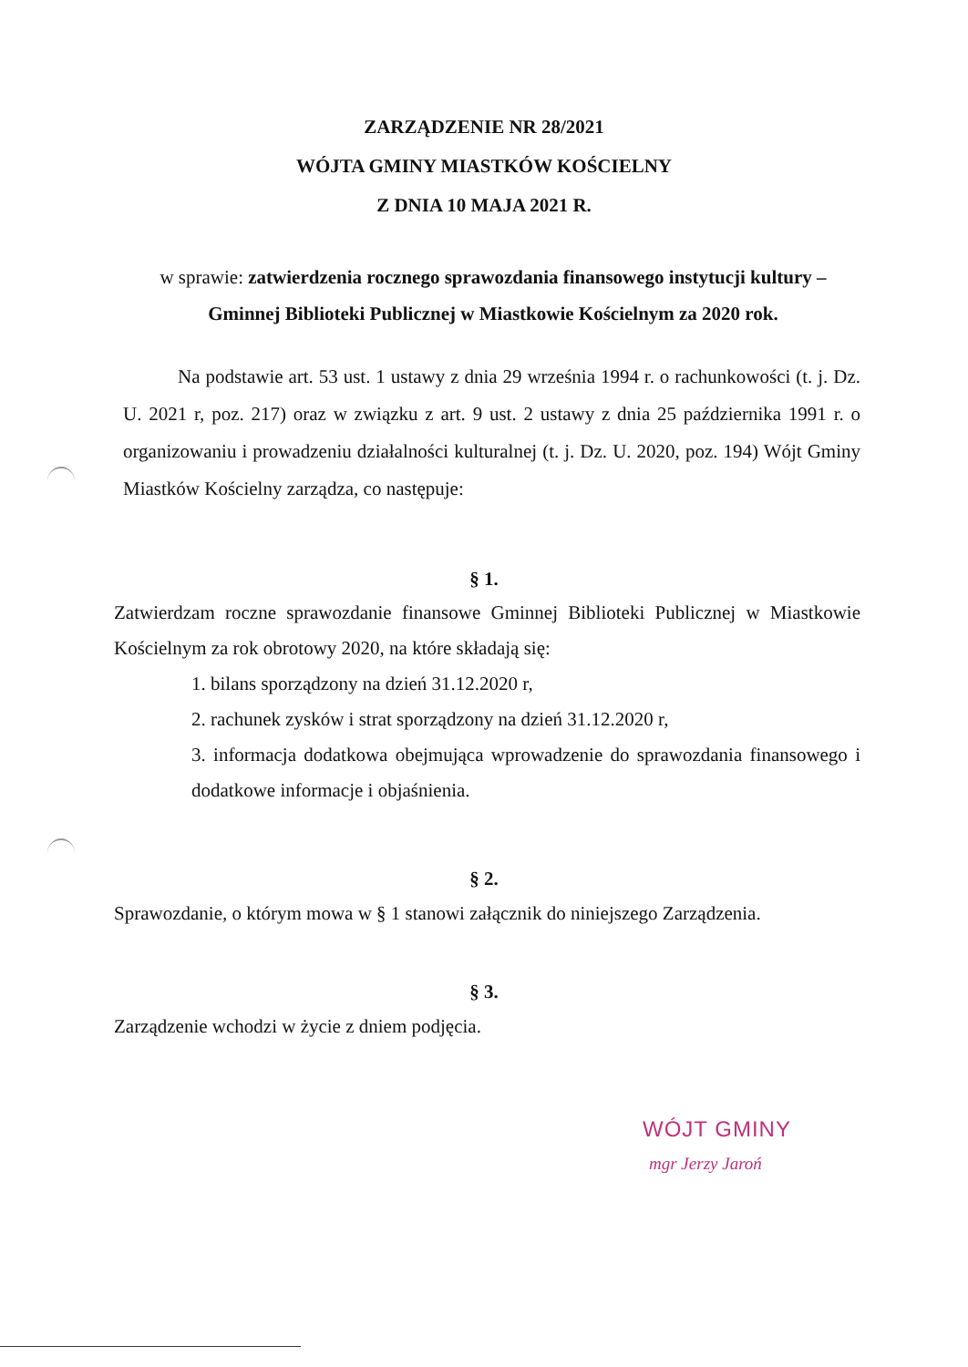ZARZĄDZENIE NR 28/2021
WÓJTA GMINY MIASTKÓW KOŚCIELNY
Z DNIA 10 MAJA 2021 R.
w sprawie: zatwierdzenia rocznego sprawozdania finansowego instytucji kultury – Gminnej Biblioteki Publicznej w Miastkowie Kościelnym za 2020 rok.
Na podstawie art. 53 ust. 1 ustawy z dnia 29 września 1994 r. o rachunkowości (t. j. Dz. U. 2021 r, poz. 217) oraz w związku z art. 9 ust. 2 ustawy z dnia 25 października 1991 r. o organizowaniu i prowadzeniu działalności kulturalnej (t. j. Dz. U. 2020, poz. 194) Wójt Gminy Miastków Kościelny zarządza, co następuje:
§ 1.
Zatwierdzam roczne sprawozdanie finansowe Gminnej Biblioteki Publicznej w Miastkowie Kościelnym za rok obrotowy 2020, na które składają się:
1. bilans sporządzony na dzień 31.12.2020 r,
2. rachunek zysków i strat sporządzony na dzień 31.12.2020 r,
3. informacja dodatkowa obejmująca wprowadzenie do sprawozdania finansowego i dodatkowe informacje i objaśnienia.
§ 2.
Sprawozdanie, o którym mowa w § 1 stanowi załącznik do niniejszego Zarządzenia.
§ 3.
Zarządzenie wchodzi w życie z dniem podjęcia.
WÓJT GMINY
mgr Jerzy Jaroń